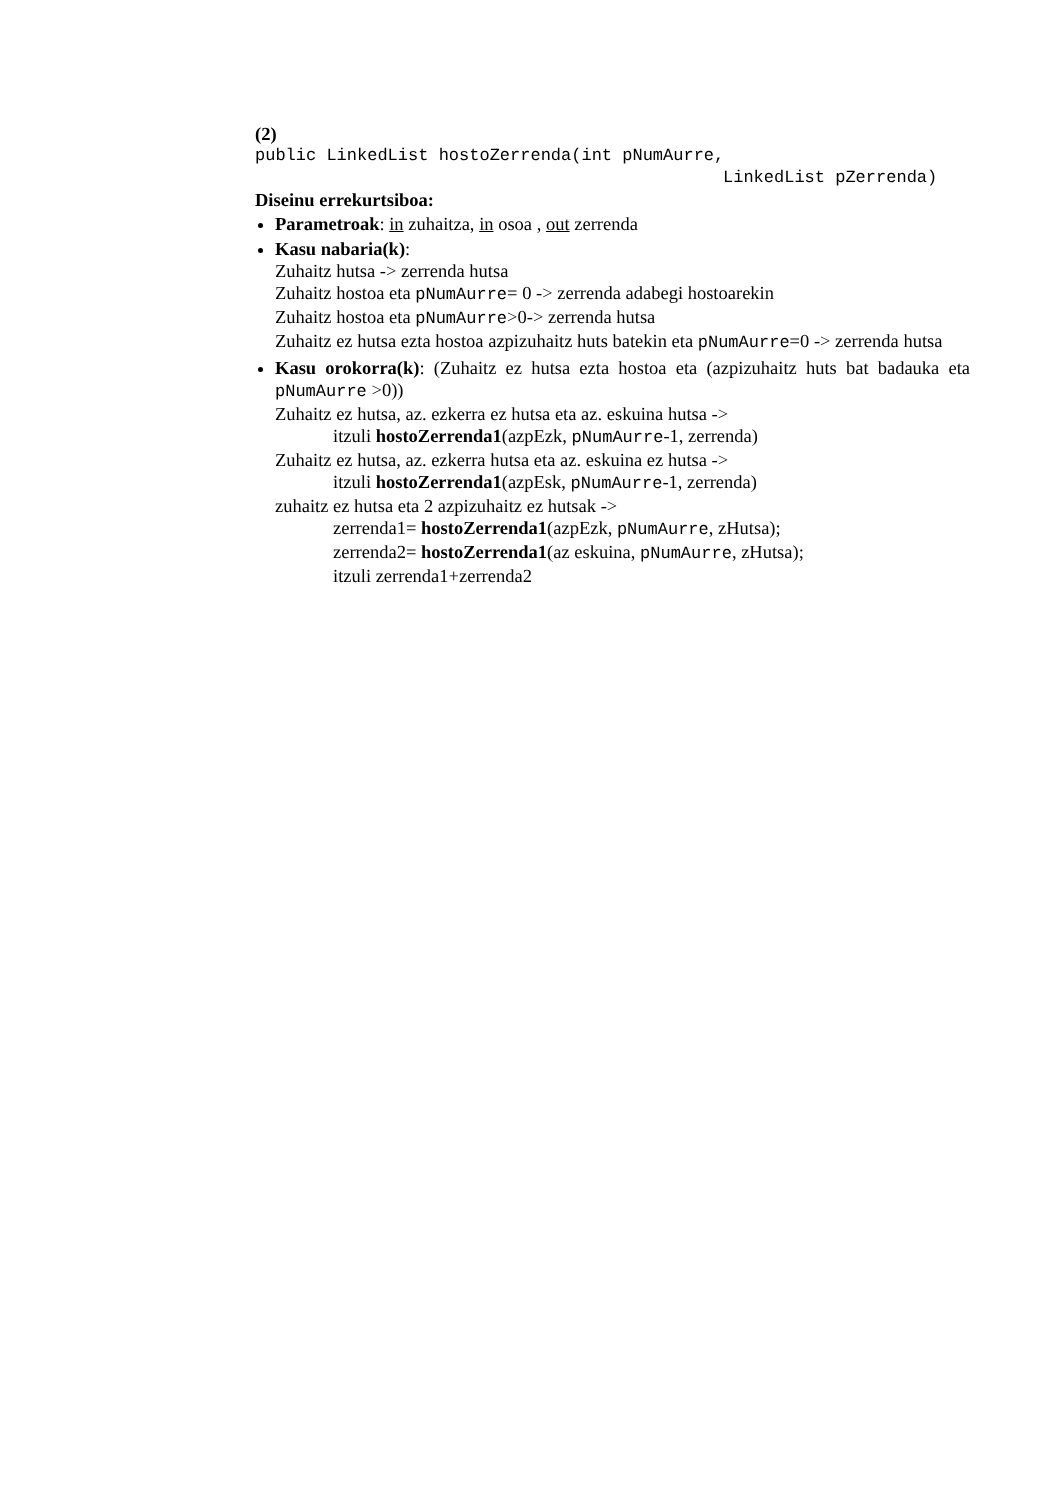(2)
public LinkedList hostoZerrenda(int pNumAurre,
LinkedList pZerrenda)
Diseinu errekurtsiboa:
Parametroak: in zuhaitza, in osoa , out zerrenda
Kasu nabaria(k):
Zuhaitz hutsa -> zerrenda hutsa
Zuhaitz hostoa eta pNumAurre= 0 -> zerrenda adabegi hostoarekin
Zuhaitz hostoa eta pNumAurre>0-> zerrenda hutsa
Zuhaitz ez hutsa ezta hostoa azpizuhaitz huts batekin eta pNumAurre=0 -> zerrenda hutsa
Kasu orokorra(k): (Zuhaitz ez hutsa ezta hostoa eta (azpizuhaitz huts bat badauka eta pNumAurre >0))
Zuhaitz ez hutsa, az. ezkerra ez hutsa eta az. eskuina hutsa ->
itzuli hostoZerrenda1(azpEzk, pNumAurre-1, zerrenda)
Zuhaitz ez hutsa, az. ezkerra hutsa eta az. eskuina ez hutsa ->
itzuli hostoZerrenda1(azpEsk, pNumAurre-1, zerrenda)
zuhaitz ez hutsa eta 2 azpizuhaitz ez hutsak ->
zerrenda1= hostoZerrenda1(azpEzk, pNumAurre, zHutsa);
zerrenda2= hostoZerrenda1(az eskuina, pNumAurre, zHutsa);
itzuli zerrenda1+zerrenda2